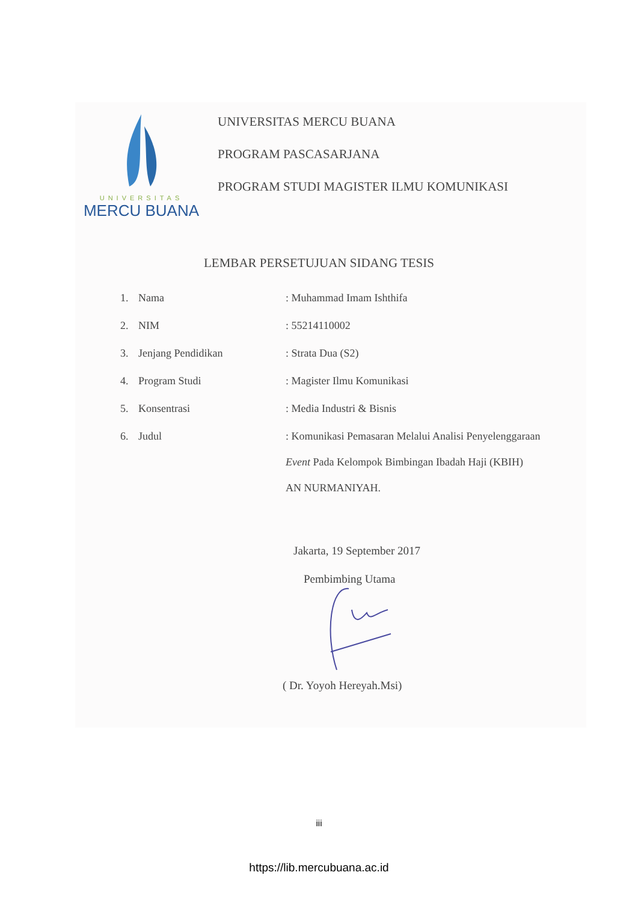UNIVERSITAS
MERCU BUANA
UNIVERSITAS MERCU BUANA
PROGRAM PASCASARJANA
PROGRAM STUDI MAGISTER ILMU KOMUNIKASI
LEMBAR PERSETUJUAN SIDANG TESIS
| 1. | Nama | : Muhammad Imam Ishthifa |
| 2. | NIM | : 55214110002 |
| 3. | Jenjang Pendidikan | : Strata Dua (S2) |
| 4. | Program Studi | : Magister Ilmu Komunikasi |
| 5. | Konsentrasi | : Media Industri & Bisnis |
| 6. | Judul | : Komunikasi Pemasaran Melalui Analisi Penyelenggaraan Event Pada Kelompok Bimbingan Ibadah Haji (KBIH) AN NURMANIYAH. |
Jakarta, 19 September 2017
Pembimbing Utama
( Dr. Yoyoh Hereyah.Msi)
iii
https://lib.mercubuana.ac.id